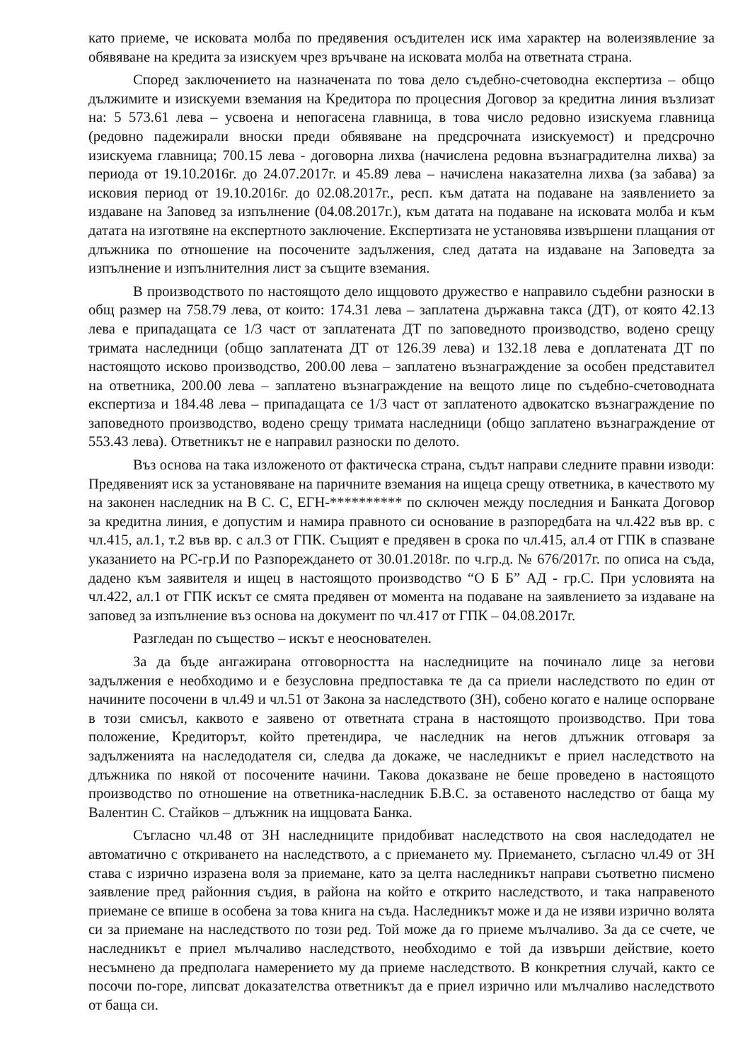като приеме, че исковата молба по предявения осъдителен иск има характер на волеизявление за обявяване на кредита за изискуем чрез връчване на исковата молба на ответната страна.
Според заключението на назначената по това дело съдебно-счетоводна експертиза – общо дължимите и изискуеми вземания на Кредитора по процесния Договор за кредитна линия възлизат на: 5 573.61 лева – усвоена и непогасена главница, в това число редовно изискуема главница (редовно падежирали вноски преди обявяване на предсрочната изискуемост) и предсрочно изискуема главница; 700.15 лева - договорна лихва (начислена редовна възнаградителна лихва) за периода от 19.10.2016г. до 24.07.2017г. и 45.89 лева – начислена наказателна лихва (за забава) за исковия период от 19.10.2016г. до 02.08.2017г., респ. към датата на подаване на заявлението за издаване на Заповед за изпълнение (04.08.2017г.), към датата на подаване на исковата молба и към датата на изготвяне на експертното заключение. Експертизата не установява извършени плащания от длъжника по отношение на посочените задължения, след датата на издаване на Заповедта за изпълнение и изпълнителния лист за същите вземания.
В производството по настоящото дело ищцовото дружество е направило съдебни разноски в общ размер на 758.79 лева, от които: 174.31 лева – заплатена държавна такса (ДТ), от която 42.13 лева е припадащата се 1/3 част от заплатената ДТ по заповедното производство, водено срещу тримата наследници (общо заплатената ДТ от 126.39 лева) и 132.18 лева е доплатената ДТ по настоящото исково производство, 200.00 лева – заплатено възнаграждение за особен представител на ответника, 200.00 лева – заплатено възнаграждение на вещото лице по съдебно-счетоводната експертиза и 184.48 лева – припадащата се 1/3 част от заплатеното адвокатско възнаграждение по заповедното производство, водено срещу тримата наследници (общо заплатено възнаграждение от 553.43 лева). Ответникът не е направил разноски по делото.
Въз основа на така изложеното от фактическа страна, съдът направи следните правни изводи: Предявеният иск за установяване на паричните вземания на ищеца срещу ответника, в качеството му на законен наследник на В С. С, ЕГН-********** по сключен между последния и Банката Договор за кредитна линия, е допустим и намира правното си основание в разпоредбата на чл.422 във вр. с чл.415, ал.1, т.2 във вр. с ал.3 от ГПК. Същият е предявен в срока по чл.415, ал.4 от ГПК в спазване указанието на РС-гр.И по Разпореждането от 30.01.2018г. по ч.гр.д. № 676/2017г. по описа на съда, дадено към заявителя и ищец в настоящото производство “О Б Б” АД - гр.С. При условията на чл.422, ал.1 от ГПК искът се смята предявен от момента на подаване на заявлението за издаване на заповед за изпълнение въз основа на документ по чл.417 от ГПК – 04.08.2017г.
Разгледан по същество – искът е неоснователен.
За да бъде ангажирана отговорността на наследниците на починало лице за негови задължения е необходимо и е безусловна предпоставка те да са приели наследството по един от начините посочени в чл.49 и чл.51 от Закона за наследството (ЗН), собено когато е налице оспорване в този смисъл, каквото е заявено от ответната страна в настоящото производство. При това положение, Кредиторът, който претендира, че наследник на негов длъжник отговаря за задълженията на наследодателя си, следва да докаже, че наследникът е приел наследството на длъжника по някой от посочените начини. Такова доказване не беше проведено в настоящото производство по отношение на ответника-наследник Б.В.С. за оставеното наследство от баща му Валентин С. Стайков – длъжник на ищцовата Банка.
Съгласно чл.48 от ЗН наследниците придобиват наследството на своя наследодател не автоматично с откриването на наследството, а с приемането му. Приемането, съгласно чл.49 от ЗН става с изрично изразена воля за приемане, като за целта наследникът направи съответно писмено заявление пред районния съдия, в района на който е открито наследството, и така направеното приемане се впише в особена за това книга на съда. Наследникът може и да не изяви изрично волята си за приемане на наследството по този ред. Той може да го приеме мълчаливо. За да се счете, че наследникът е приел мълчаливо наследството, необходимо е той да извърши действие, което несъмнено да предполага намерението му да приеме наследството. В конкретния случай, както се посочи по-горе, липсват доказателства ответникът да е приел изрично или мълчаливо наследството от баща си.